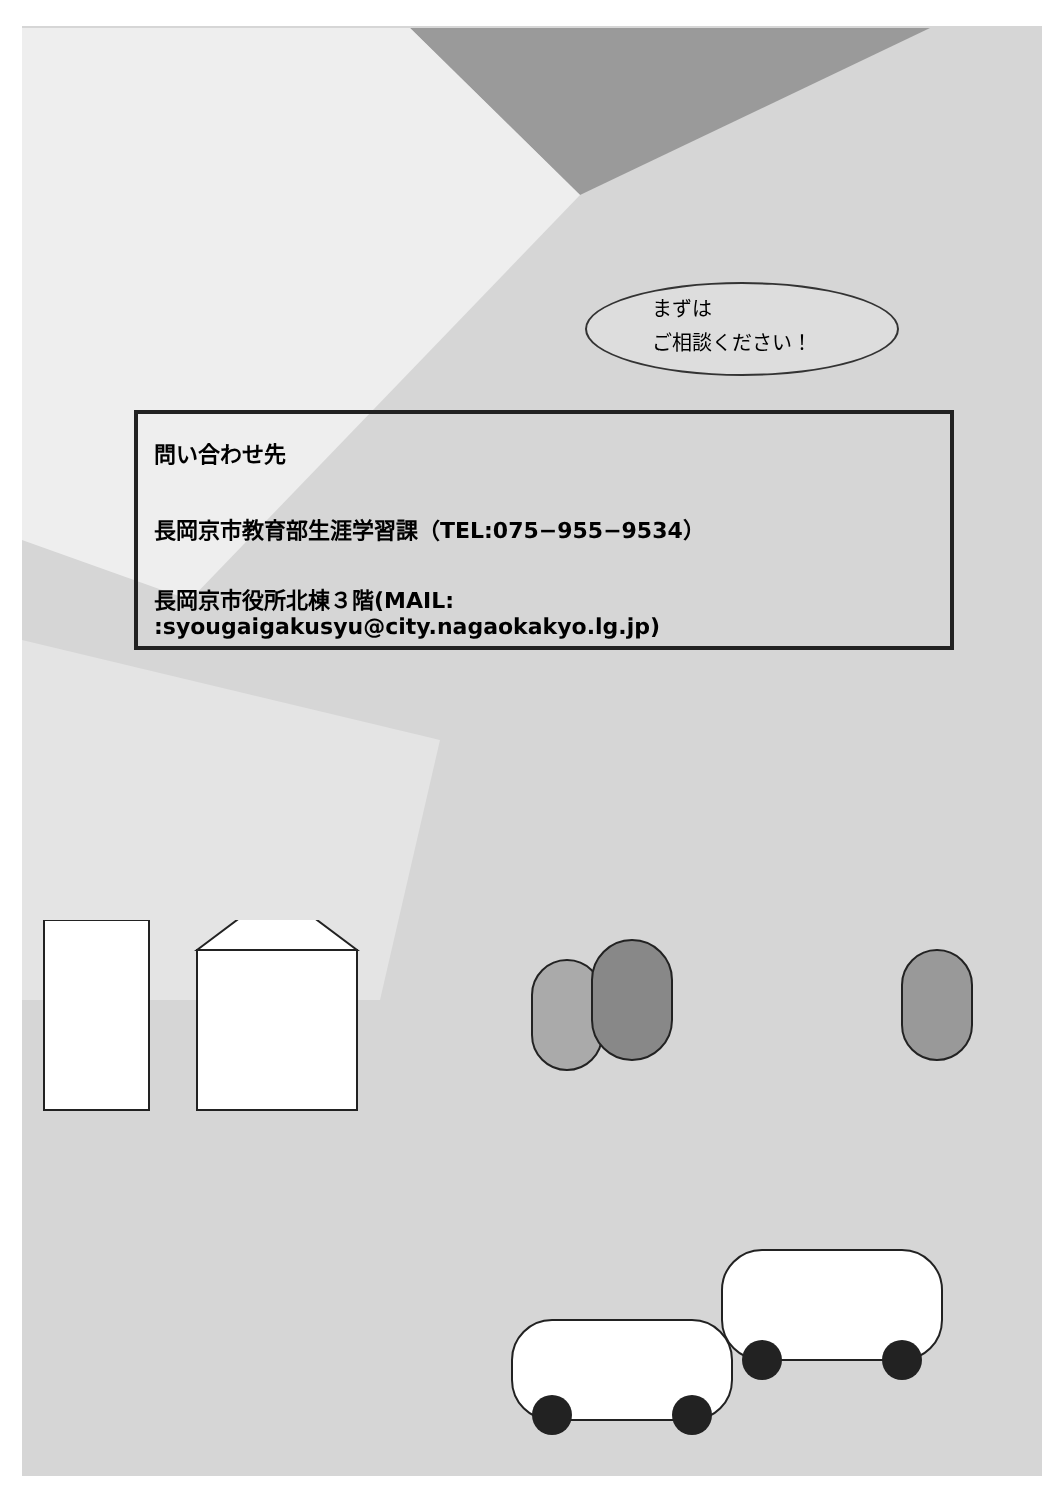まずは
ご相談ください！
問い合わせ先
長岡京市教育部生涯学習課（TEL:075−955−9534）
長岡京市役所北棟３階(MAIL: :syougaigakusyu@city.nagaokakyo.lg.jp)